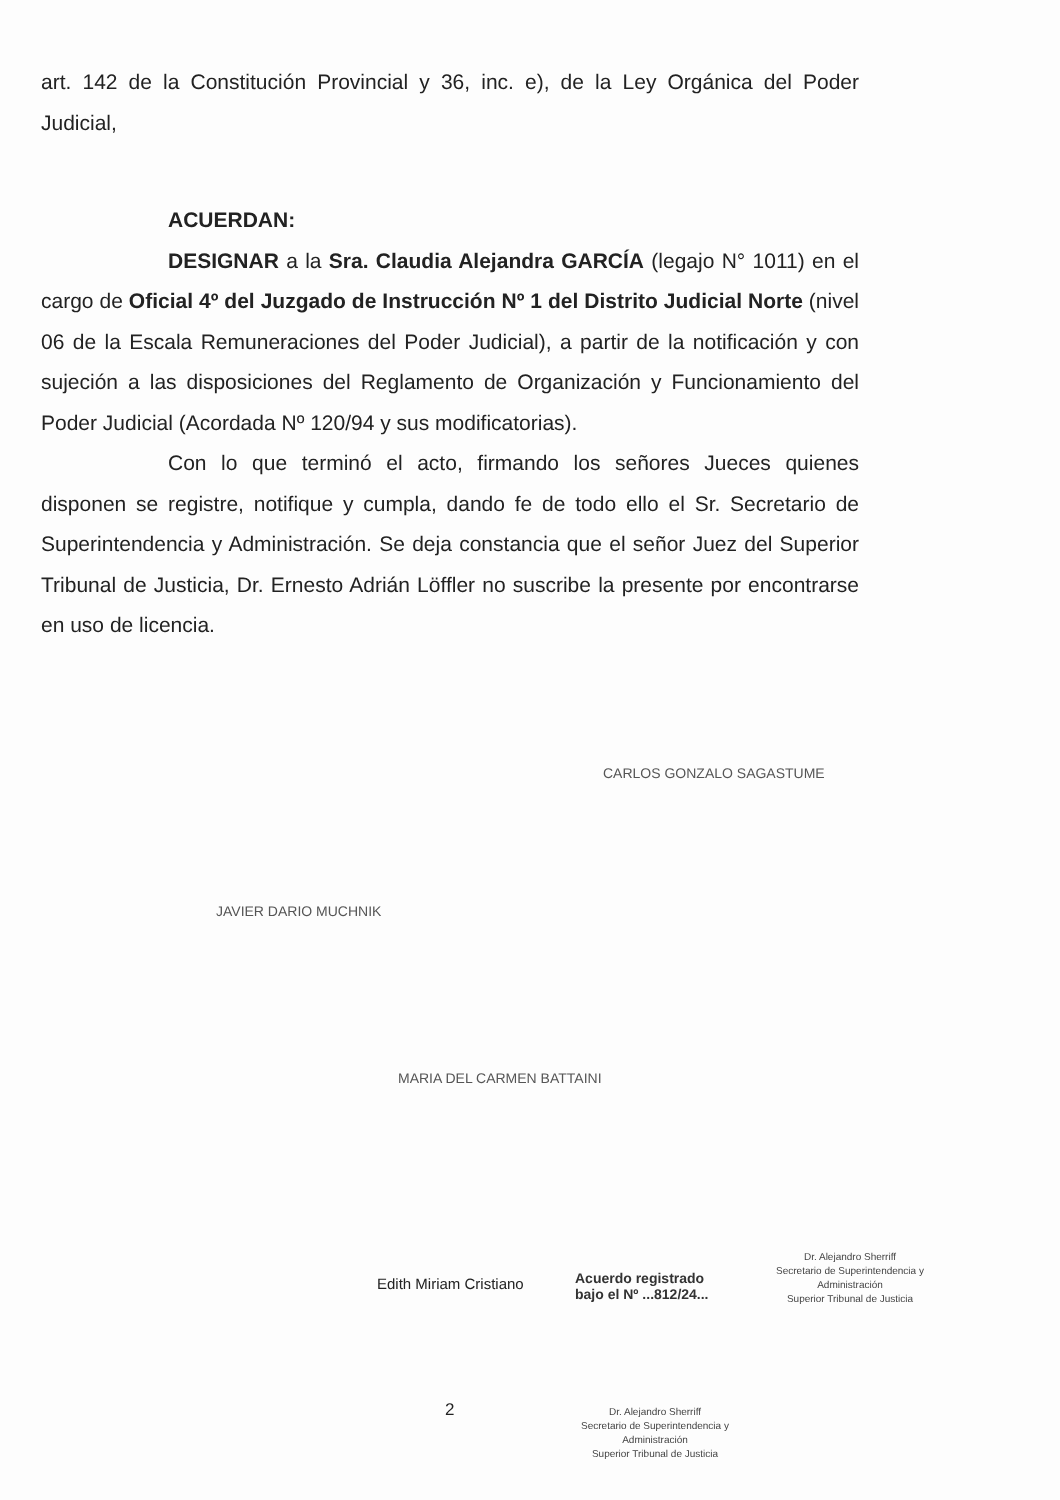art. 142 de la Constitución Provincial y 36, inc. e), de la Ley Orgánica del Poder Judicial,
ACUERDAN:
DESIGNAR a la Sra. Claudia Alejandra GARCÍA (legajo N° 1011) en el cargo de Oficial 4º del Juzgado de Instrucción Nº 1 del Distrito Judicial Norte (nivel 06 de la Escala Remuneraciones del Poder Judicial), a partir de la notificación y con sujeción a las disposiciones del Reglamento de Organización y Funcionamiento del Poder Judicial (Acordada Nº 120/94 y sus modificatorias).
Con lo que terminó el acto, firmando los señores Jueces quienes disponen se registre, notifique y cumpla, dando fe de todo ello el Sr. Secretario de Superintendencia y Administración. Se deja constancia que el señor Juez del Superior Tribunal de Justicia, Dr. Ernesto Adrián Löffler no suscribe la presente por encontrarse en uso de licencia.
CARLOS GONZALO SAGASTUME
JAVIER DARIO MUCHNIK
MARIA DEL CARMEN BATTAINI
Edith Miriam Cristiano
Acuerdo registrado
bajo el Nº ...812/24...
Dr. Alejandro Sherriff
Secretario de Superintendencia y Administración
Superior Tribunal de Justicia
2
Dr. Alejandro Sherriff
Secretario de Superintendencia y Administración
Superior Tribunal de Justicia